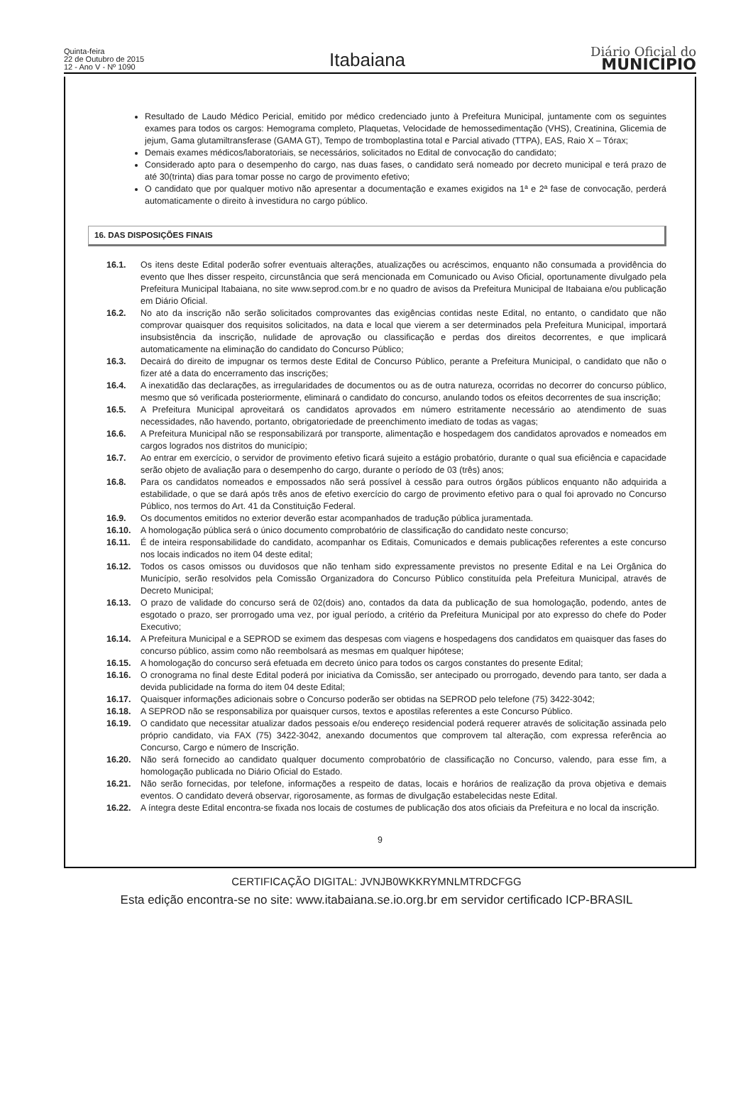Quinta-feira
22 de Outubro de 2015
12 - Ano V - Nº 1090
Itabaiana
Diário Oficial do
MUNICÍPIO
Resultado de Laudo Médico Pericial, emitido por médico credenciado junto à Prefeitura Municipal, juntamente com os seguintes exames para todos os cargos: Hemograma completo, Plaquetas, Velocidade de hemossedimentação (VHS), Creatinina, Glicemia de jejum, Gama glutamiltransferase (GAMA GT), Tempo de tromboplastina total e Parcial ativado (TTPA), EAS, Raio X – Tórax;
Demais exames médicos/laboratoriais, se necessários, solicitados no Edital de convocação do candidato;
Considerado apto para o desempenho do cargo, nas duas fases, o candidato será nomeado por decreto municipal e terá prazo de até 30(trinta) dias para tomar posse no cargo de provimento efetivo;
O candidato que por qualquer motivo não apresentar a documentação e exames exigidos na 1ª e 2ª fase de convocação, perderá automaticamente o direito à investidura no cargo público.
16. DAS DISPOSIÇÕES FINAIS
16.1. Os itens deste Edital poderão sofrer eventuais alterações, atualizações ou acréscimos, enquanto não consumada a providência do evento que lhes disser respeito, circunstância que será mencionada em Comunicado ou Aviso Oficial, oportunamente divulgado pela Prefeitura Municipal Itabaiana, no site www.seprod.com.br e no quadro de avisos da Prefeitura Municipal de Itabaiana e/ou publicação em Diário Oficial.
16.2. No ato da inscrição não serão solicitados comprovantes das exigências contidas neste Edital, no entanto, o candidato que não comprovar quaisquer dos requisitos solicitados, na data e local que vierem a ser determinados pela Prefeitura Municipal, importará insubsistência da inscrição, nulidade de aprovação ou classificação e perdas dos direitos decorrentes, e que implicará automaticamente na eliminação do candidato do Concurso Público;
16.3. Decairá do direito de impugnar os termos deste Edital de Concurso Público, perante a Prefeitura Municipal, o candidato que não o fizer até a data do encerramento das inscrições;
16.4. A inexatidão das declarações, as irregularidades de documentos ou as de outra natureza, ocorridas no decorrer do concurso público, mesmo que só verificada posteriormente, eliminará o candidato do concurso, anulando todos os efeitos decorrentes de sua inscrição;
16.5. A Prefeitura Municipal aproveitará os candidatos aprovados em número estritamente necessário ao atendimento de suas necessidades, não havendo, portanto, obrigatoriedade de preenchimento imediato de todas as vagas;
16.6. A Prefeitura Municipal não se responsabilizará por transporte, alimentação e hospedagem dos candidatos aprovados e nomeados em cargos logrados nos distritos do município;
16.7. Ao entrar em exercício, o servidor de provimento efetivo ficará sujeito a estágio probatório, durante o qual sua eficiência e capacidade serão objeto de avaliação para o desempenho do cargo, durante o período de 03 (três) anos;
16.8. Para os candidatos nomeados e empossados não será possível à cessão para outros órgãos públicos enquanto não adquirida a estabilidade, o que se dará após três anos de efetivo exercício do cargo de provimento efetivo para o qual foi aprovado no Concurso Público, nos termos do Art. 41 da Constituição Federal.
16.9. Os documentos emitidos no exterior deverão estar acompanhados de tradução pública juramentada.
16.10. A homologação pública será o único documento comprobatório de classificação do candidato neste concurso;
16.11. É de inteira responsabilidade do candidato, acompanhar os Editais, Comunicados e demais publicações referentes a este concurso nos locais indicados no item 04 deste edital;
16.12. Todos os casos omissos ou duvidosos que não tenham sido expressamente previstos no presente Edital e na Lei Orgânica do Município, serão resolvidos pela Comissão Organizadora do Concurso Público constituída pela Prefeitura Municipal, através de Decreto Municipal;
16.13. O prazo de validade do concurso será de 02(dois) ano, contados da data da publicação de sua homologação, podendo, antes de esgotado o prazo, ser prorrogado uma vez, por igual período, a critério da Prefeitura Municipal por ato expresso do chefe do Poder Executivo;
16.14. A Prefeitura Municipal e a SEPROD se eximem das despesas com viagens e hospedagens dos candidatos em quaisquer das fases do concurso público, assim como não reembolsará as mesmas em qualquer hipótese;
16.15. A homologação do concurso será efetuada em decreto único para todos os cargos constantes do presente Edital;
16.16. O cronograma no final deste Edital poderá por iniciativa da Comissão, ser antecipado ou prorrogado, devendo para tanto, ser dada a devida publicidade na forma do item 04 deste Edital;
16.17. Quaisquer informações adicionais sobre o Concurso poderão ser obtidas na SEPROD pelo telefone (75) 3422-3042;
16.18. A SEPROD não se responsabiliza por quaisquer cursos, textos e apostilas referentes a este Concurso Público.
16.19. O candidato que necessitar atualizar dados pessoais e/ou endereço residencial poderá requerer através de solicitação assinada pelo próprio candidato, via FAX (75) 3422-3042, anexando documentos que comprovem tal alteração, com expressa referência ao Concurso, Cargo e número de Inscrição.
16.20. Não será fornecido ao candidato qualquer documento comprobatório de classificação no Concurso, valendo, para esse fim, a homologação publicada no Diário Oficial do Estado.
16.21. Não serão fornecidas, por telefone, informações a respeito de datas, locais e horários de realização da prova objetiva e demais eventos. O candidato deverá observar, rigorosamente, as formas de divulgação estabelecidas neste Edital.
16.22. A íntegra deste Edital encontra-se fixada nos locais de costumes de publicação dos atos oficiais da Prefeitura e no local da inscrição.
9
CERTIFICAÇÃO DIGITAL: JVNJB0WKKRYMNLMTRDCFGG
Esta edição encontra-se no site: www.itabaiana.se.io.org.br em servidor certificado ICP-BRASIL